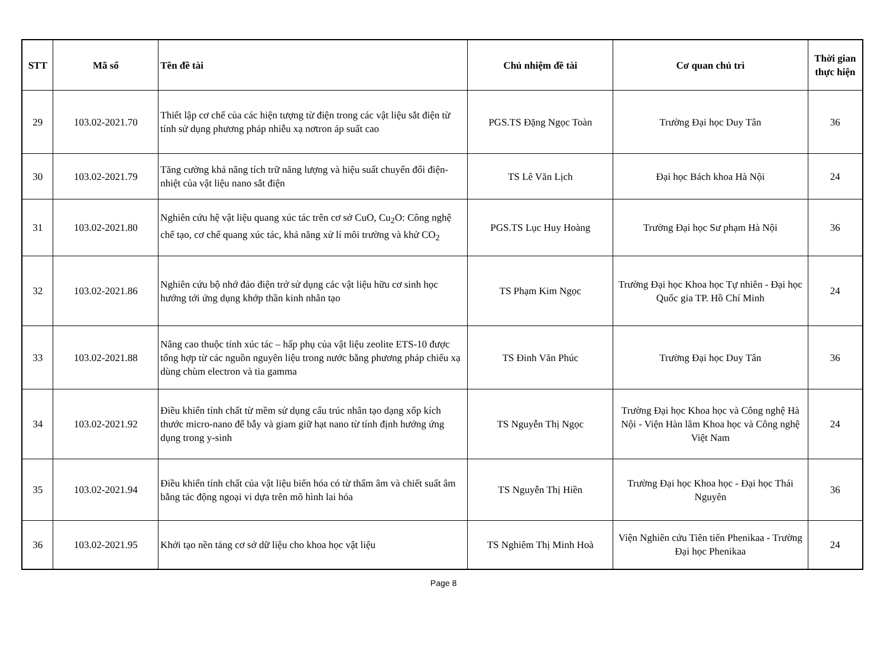| STT | Mã số | Tên đề tài | Chủ nhiệm đề tài | Cơ quan chủ trì | Thời gian thực hiện |
| --- | --- | --- | --- | --- | --- |
| 29 | 103.02-2021.70 | Thiết lập cơ chế của các hiện tượng từ điện trong các vật liệu sắt điện từ tính sử dụng phương pháp nhiễu xạ nơtron áp suất cao | PGS.TS Đặng Ngọc Toàn | Trường Đại học Duy Tân | 36 |
| 30 | 103.02-2021.79 | Tăng cường khả năng tích trữ năng lượng và hiệu suất chuyển đổi điện-nhiệt của vật liệu nano sắt điện | TS Lê Văn Lịch | Đại học Bách khoa Hà Nội | 24 |
| 31 | 103.02-2021.80 | Nghiên cứu hệ vật liệu quang xúc tác trên cơ sở CuO, Cu<sub>2</sub>O: Công nghệ chế tạo, cơ chế quang xúc tác, khả năng xử lí môi trường và khử CO<sub>2</sub> | PGS.TS Lục Huy Hoàng | Trường Đại học Sư phạm Hà Nội | 36 |
| 32 | 103.02-2021.86 | Nghiên cứu bộ nhớ đảo điện trở sử dụng các vật liệu hữu cơ sinh học hướng tới ứng dụng khớp thần kinh nhân tạo | TS Phạm Kim Ngọc | Trường Đại học Khoa học Tự nhiên - Đại học Quốc gia TP. Hồ Chí Minh | 24 |
| 33 | 103.02-2021.88 | Nâng cao thuộc tính xúc tác – hấp phụ của vật liệu zeolite ETS-10 được tổng hợp từ các nguồn nguyên liệu trong nước bằng phương pháp chiếu xạ dùng chùm electron và tia gamma | TS Đinh Văn Phúc | Trường Đại học Duy Tân | 36 |
| 34 | 103.02-2021.92 | Điều khiển tính chất từ mềm sử dụng cấu trúc nhân tạo dạng xốp kích thước micro-nano để bẫy và giam giữ hạt nano từ tính định hướng ứng dụng trong y-sinh | TS Nguyễn Thị Ngọc | Trường Đại học Khoa học và Công nghệ Hà Nội - Viện Hàn lâm Khoa học và Công nghệ Việt Nam | 24 |
| 35 | 103.02-2021.94 | Điều khiển tính chất của vật liệu biến hóa có từ thẩm âm và chiết suất âm bằng tác động ngoại vi dựa trên mô hình lai hóa | TS Nguyễn Thị Hiền | Trường Đại học Khoa học - Đại học Thái Nguyên | 36 |
| 36 | 103.02-2021.95 | Khởi tạo nền tảng cơ sở dữ liệu cho khoa học vật liệu | TS Nghiêm Thị Minh Hoà | Viện Nghiên cứu Tiên tiến Phenikaa - Trường Đại học Phenikaa | 24 |
Page 8